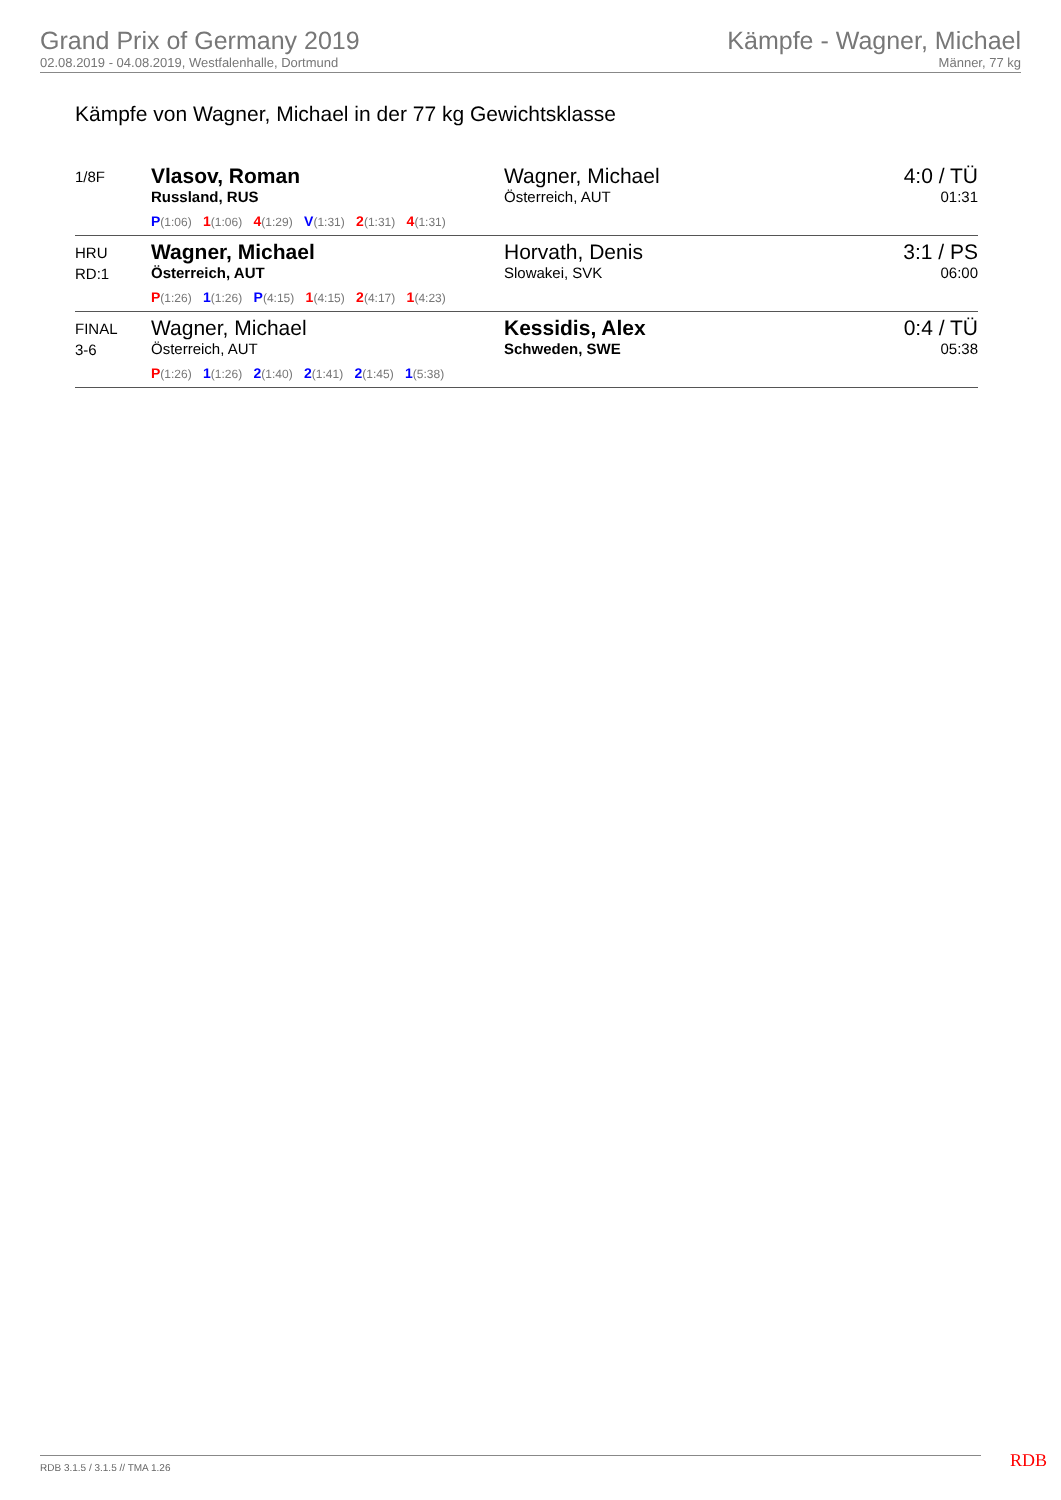Grand Prix of Germany 2019
02.08.2019 - 04.08.2019, Westfalenhalle, Dortmund
Kämpfe - Wagner, Michael
Männer, 77 kg
Kämpfe von Wagner, Michael in der 77 kg Gewichtsklasse
| 1/8F | Vlasov, Roman Russland, RUS P (1:06) 1 (1:06) 4 (1:29) V (1:31) 2 (1:31) 4 (1:31) | Wagner, Michael Österreich, AUT | 4:0 / TÜ 01:31 |
| HRU RD:1 | Wagner, Michael Österreich, AUT P (1:26) 1 (1:26) P (4:15) 1 (4:15) 2 (4:17) 1 (4:23) | Horvath, Denis Slowakei, SVK | 3:1 / PS 06:00 |
| FINAL 3-6 | Wagner, Michael Österreich, AUT P (1:26) 1 (1:26) 2 (1:40) 2 (1:41) 2 (1:45) 1 (5:38) | Kessidis, Alex Schweden, SWE | 0:4 / TÜ 05:38 |
RDB 3.1.5 / 3.1.5 // TMA 1.26 RDB